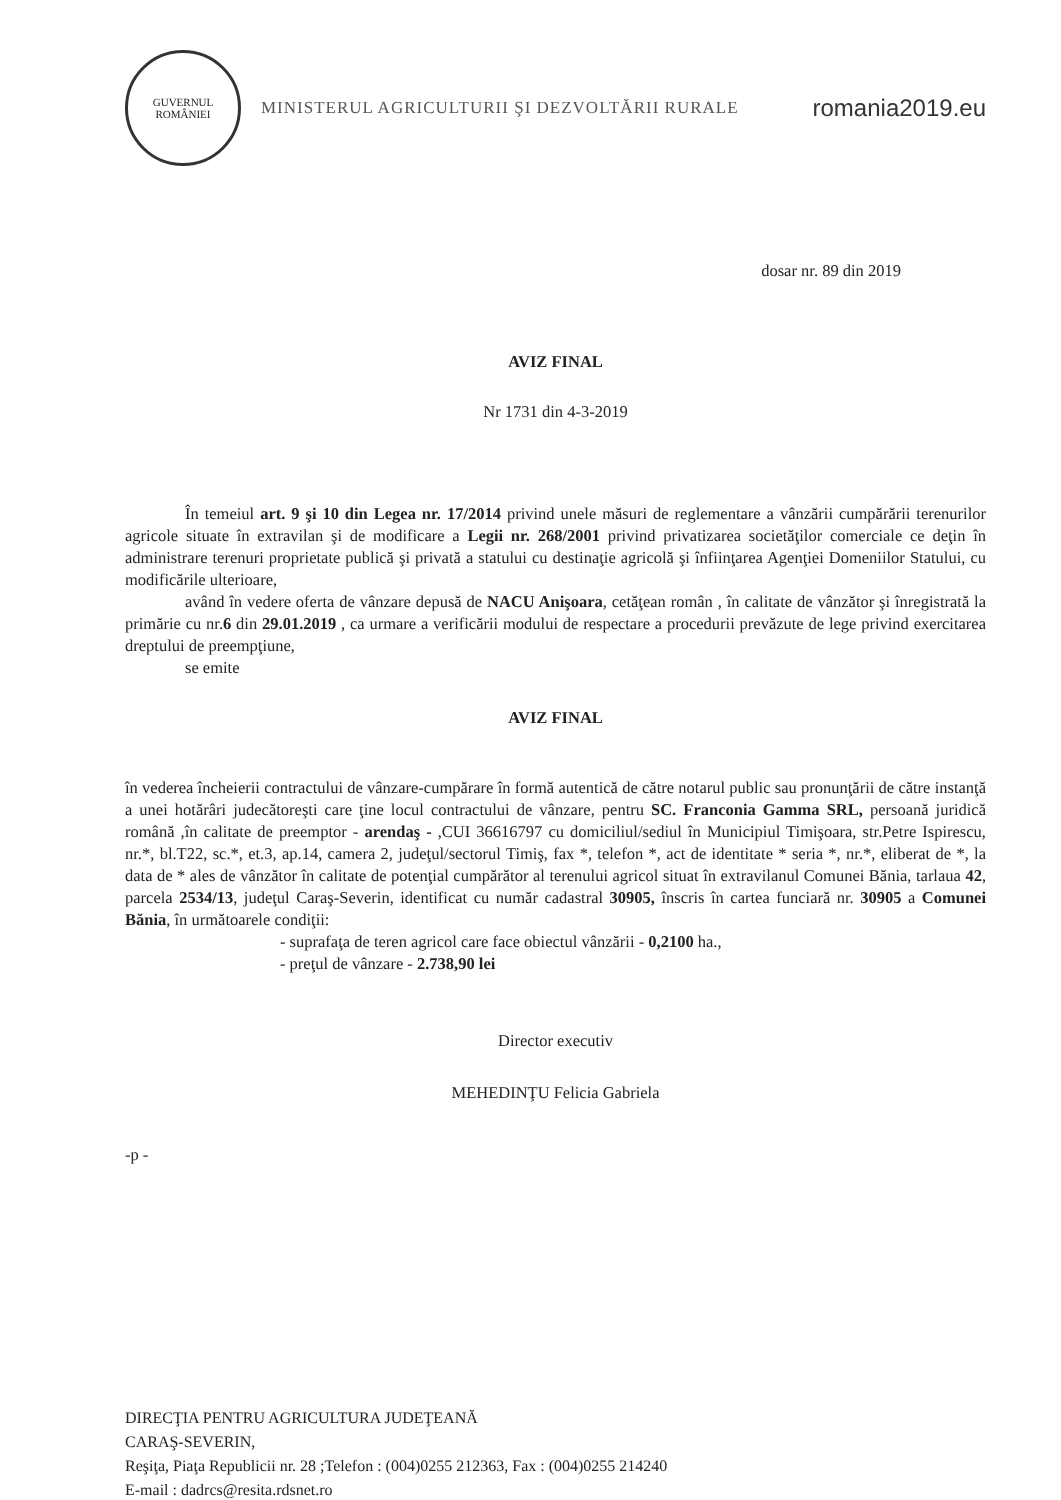GUVERNUL ROMÂNIEI
MINISTERUL AGRICULTURII ŞI DEZVOLTĂRII RURALE
romania2019.eu
dosar nr. 89 din 2019
AVIZ FINAL
Nr 1731 din 4-3-2019
În temeiul art. 9 şi 10 din Legea nr. 17/2014 privind unele măsuri de reglementare a vânzării cumpărării terenurilor agricole situate în extravilan şi de modificare a Legii nr. 268/2001 privind privatizarea societăţilor comerciale ce deţin în administrare terenuri proprietate publică şi privată a statului cu destinaţie agricolă şi înfiinţarea Agenţiei Domeniilor Statului, cu modificările ulterioare,
având în vedere oferta de vânzare depusă de NACU Anişoara, cetăţean român , în calitate de vânzător şi înregistrată la primărie cu nr.6 din 29.01.2019 , ca urmare a verificării modului de respectare a procedurii prevăzute de lege privind exercitarea dreptului de preempţiune,
se emite
AVIZ FINAL
în vederea încheierii contractului de vânzare-cumpărare în formă autentică de către notarul public sau pronunţării de către instanţă a unei hotărâri judecătoreşti care ţine locul contractului de vânzare, pentru SC. Franconia Gamma SRL, persoană juridică română ,în calitate de preemptor - arendaş - ,CUI 36616797 cu domiciliul/sediul în Municipiul Timişoara, str.Petre Ispirescu, nr.*, bl.T22, sc.*, et.3, ap.14, camera 2, judeţul/sectorul Timiş, fax *, telefon *, act de identitate * seria *, nr.*, eliberat de *, la data de * ales de vânzător în calitate de potenţial cumpărător al terenului agricol situat în extravilanul Comunei Bănia, tarlaua 42, parcela 2534/13, judeţul Caraş-Severin, identificat cu număr cadastral 30905, înscris în cartea funciară nr. 30905 a Comunei Bănia, în următoarele condiţii:
- suprafaţa de teren agricol care face obiectul vânzării - 0,2100 ha.,
- preţul de vânzare - 2.738,90 lei
Director executiv
MEHEDINŢU Felicia Gabriela
-p -
DIRECŢIA PENTRU AGRICULTURA JUDEŢEANĂ
CARAŞ-SEVERIN,
Reşiţa, Piaţa Republicii nr. 28 ;Telefon : (004)0255 212363, Fax : (004)0255 214240
E-mail : dadrcs@resita.rdsnet.ro